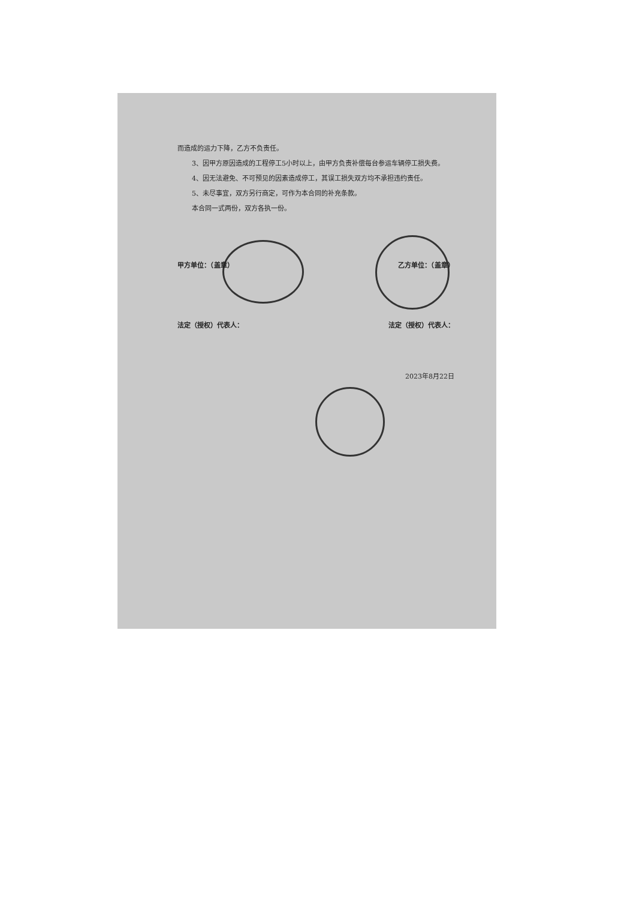而造成的运力下降，乙方不负责任。
3、因甲方原因造成的工程停工5小时以上，由甲方负责补偿每台参运车辆停工损失费。
4、因无法避免、不可预见的因素造成停工，其误工损失双方均不承担违约责任。
5、未尽事宜，双方另行商定，可作为本合同的补充条款。
本合同一式两份，双方各执一份。
甲方单位：（盖章） 乙方单位：（盖章）
法定（授权）代表人： 法定（授权）代表人：
2023年8月22日